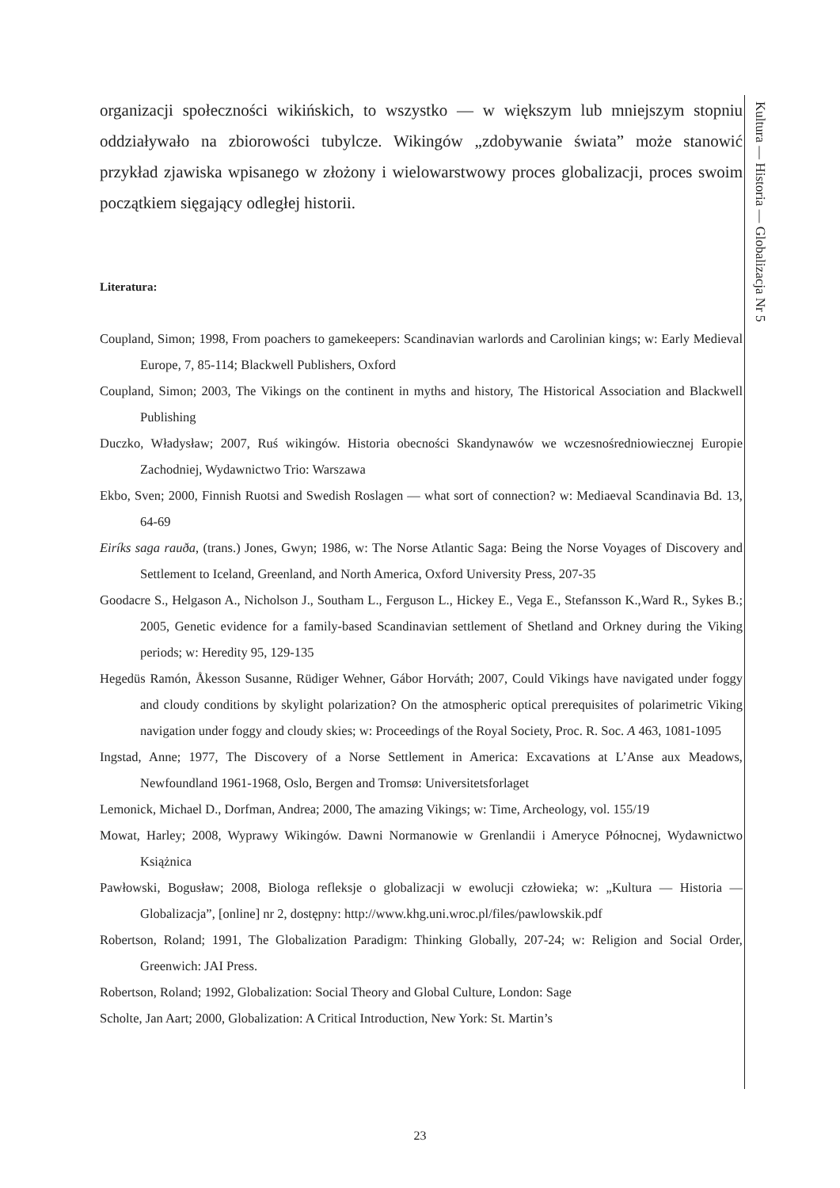organizacji społeczności wikińskich, to wszystko — w większym lub mniejszym stopniu oddziaływało na zbiorowości tubylcze. Wikingów „zdobywanie świata” może stanowić przykład zjawiska wpisanego w złożony i wielowarstwowy proces globalizacji, proces swoim początkiem sięgający odległej historii.
Literatura:
Coupland, Simon; 1998, From poachers to gamekeepers: Scandinavian warlords and Carolinian kings; w: Early Medieval Europe, 7, 85-114; Blackwell Publishers, Oxford
Coupland, Simon; 2003, The Vikings on the continent in myths and history, The Historical Association and Blackwell Publishing
Duczko, Władysław; 2007, Ruś wikingów. Historia obecności Skandynawów we wczesnośredniowiecznej Europie Zachodniej, Wydawnictwo Trio: Warszawa
Ekbo, Sven; 2000, Finnish Ruotsi and Swedish Roslagen — what sort of connection? w: Mediaeval Scandinavia Bd. 13, 64-69
Eiríks saga rauða, (trans.) Jones, Gwyn; 1986, w: The Norse Atlantic Saga: Being the Norse Voyages of Discovery and Settlement to Iceland, Greenland, and North America, Oxford University Press, 207-35
Goodacre S., Helgason A., Nicholson J., Southam L., Ferguson L., Hickey E., Vega E., Stefansson K.,Ward R., Sykes B.; 2005, Genetic evidence for a family-based Scandinavian settlement of Shetland and Orkney during the Viking periods; w: Heredity 95, 129-135
Hegedüs Ramón, Åkesson Susanne, Rüdiger Wehner, Gábor Horváth; 2007, Could Vikings have navigated under foggy and cloudy conditions by skylight polarization? On the atmospheric optical prerequisites of polarimetric Viking navigation under foggy and cloudy skies; w: Proceedings of the Royal Society, Proc. R. Soc. A 463, 1081-1095
Ingstad, Anne; 1977, The Discovery of a Norse Settlement in America: Excavations at L’Anse aux Meadows, Newfoundland 1961-1968, Oslo, Bergen and Tromsø: Universitetsforlaget
Lemonick, Michael D., Dorfman, Andrea; 2000, The amazing Vikings; w: Time, Archeology, vol. 155/19
Mowat, Harley; 2008, Wyprawy Wikingów. Dawni Normanowie w Grenlandii i Ameryce Północnej, Wydawnictwo Książnica
Pawłowski, Bogusław; 2008, Biologa refleksje o globalizacji w ewolucji człowieka; w: „Kultura — Historia — Globalizacja”, [online] nr 2, dostępny: http://www.khg.uni.wroc.pl/files/pawlowskik.pdf
Robertson, Roland; 1991, The Globalization Paradigm: Thinking Globally, 207-24; w: Religion and Social Order, Greenwich: JAI Press.
Robertson, Roland; 1992, Globalization: Social Theory and Global Culture, London: Sage
Scholte, Jan Aart; 2000, Globalization: A Critical Introduction, New York: St. Martin’s
Kultura — Historia — Globalizacja Nr 5
23